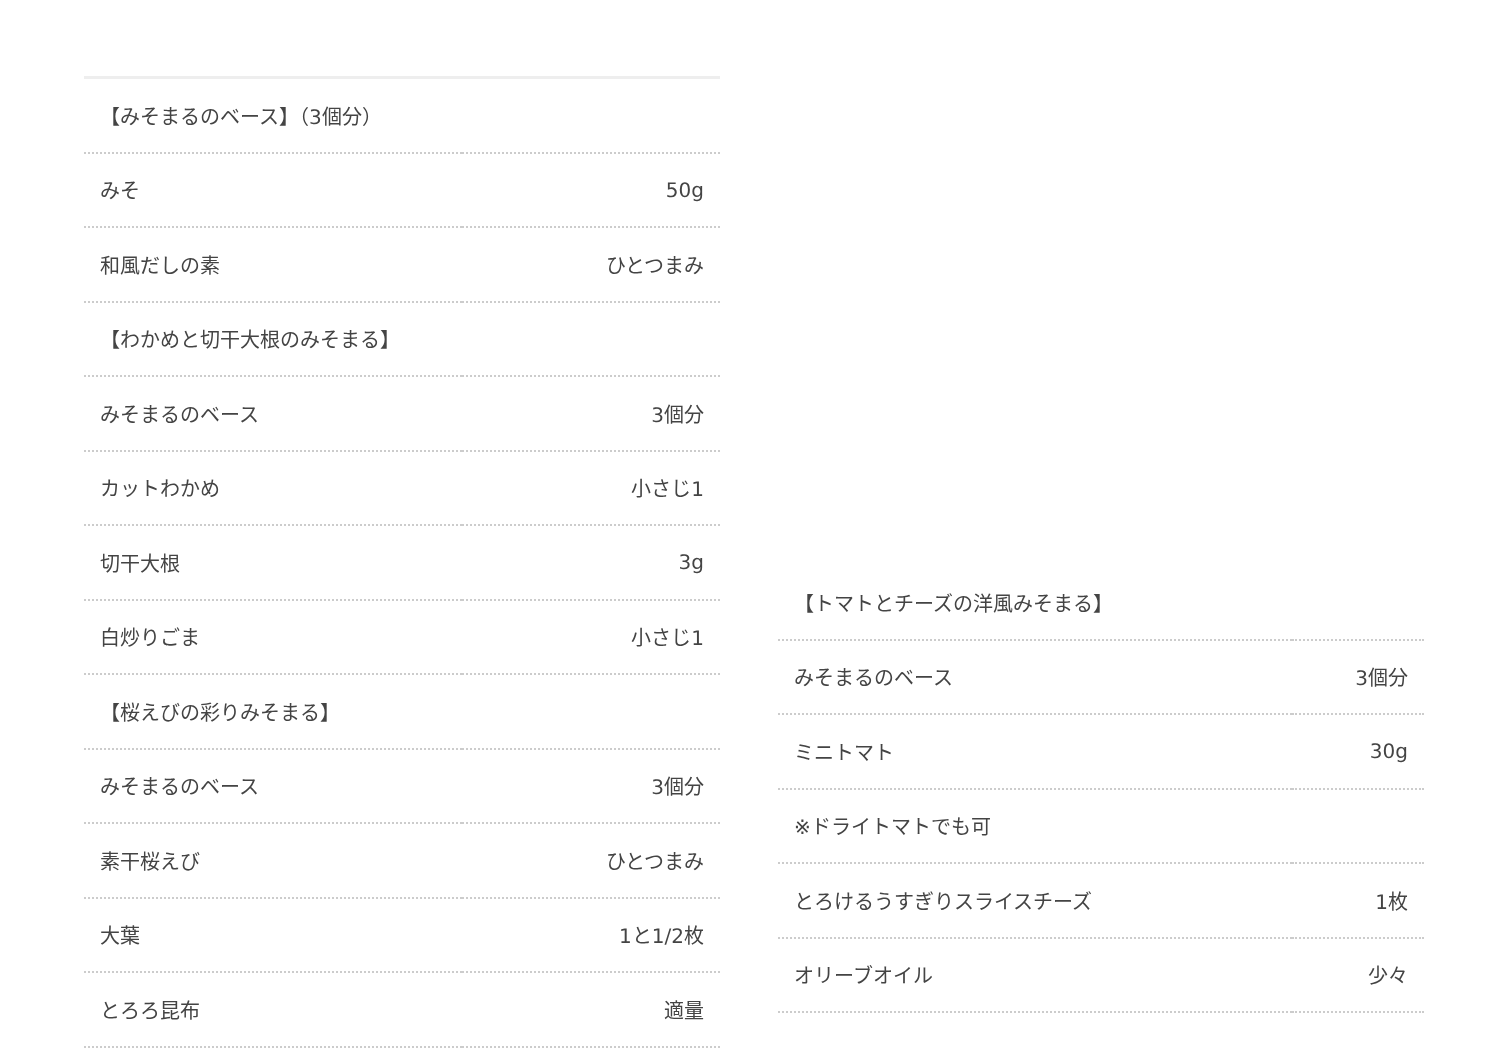| 【みそまるのベース】（3個分） | |
| みそ | 50g |
| 和風だしの素 | ひとつまみ |
| 【わかめと切干大根のみそまる】 | |
| みそまるのベース | 3個分 |
| カットわかめ | 小さじ1 |
| 切干大根 | 3g |
| 白炒りごま | 小さじ1 |
| 【桜えびの彩りみそまる】 | |
| みそまるのベース | 3個分 |
| 素干桜えび | ひとつまみ |
| 大葉 | 1と1/2枚 |
| とろろ昆布 | 適量 |
| 【トマトとチーズの洋風みそまる】 | |
| みそまるのベース | 3個分 |
| ミニトマト | 30g |
| ※ドライトマトでも可 | |
| とろけるうすぎりスライスチーズ | 1枚 |
| オリーブオイル | 少々 |